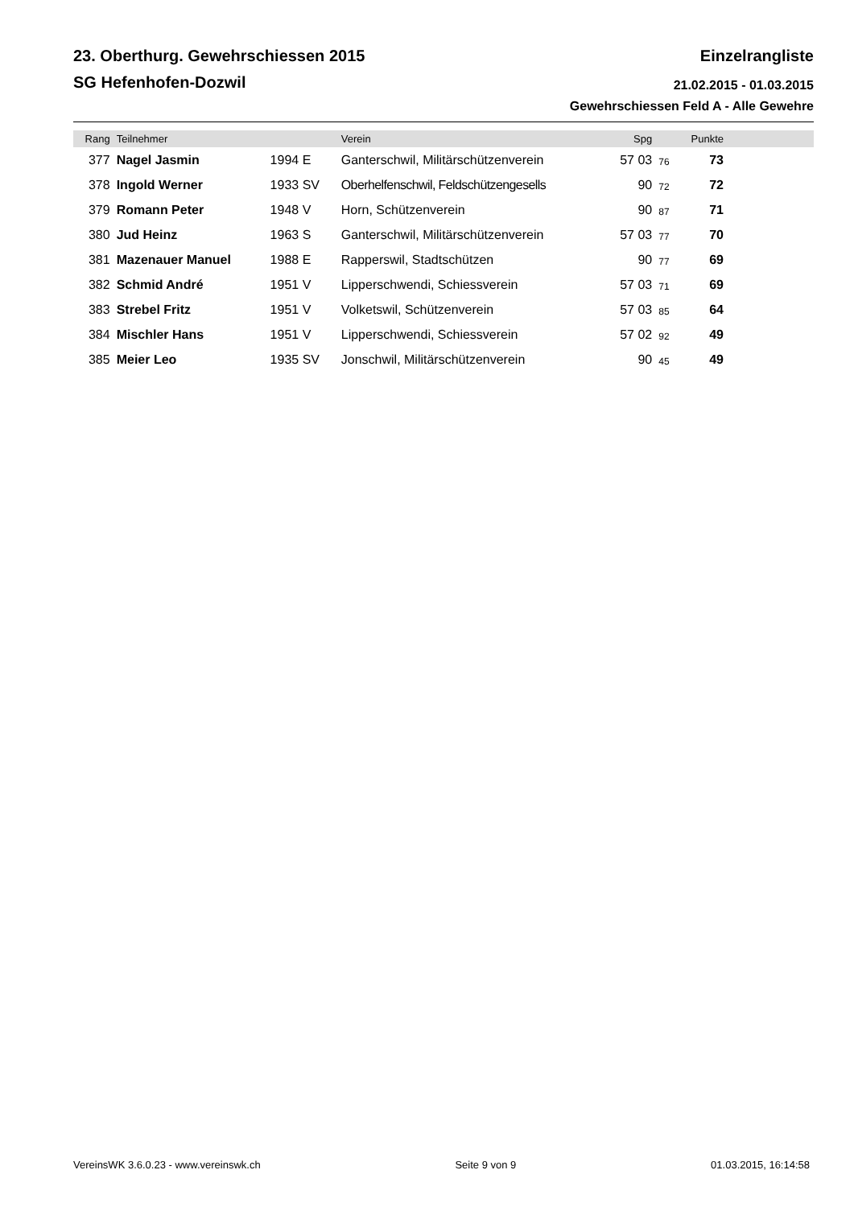23. Oberthurg. Gewehrschiessen 2015 Einzelrangliste
SG Hefenhofen-Dozwil 21.02.2015 - 01.03.2015
Gewehrschiessen Feld A - Alle Gewehre
| Rang | Teilnehmer | | Verein | Spg | | Punkte | |
| --- | --- | --- | --- | --- | --- | --- | --- |
| 377 | Nagel Jasmin | 1994 E | Ganterschwil, Militärschützenverein | 57 03 | 76 | 73 | |
| 378 | Ingold Werner | 1933 SV | Oberhelfenschwil, Feldschützengesells | 90 | 72 | 72 | |
| 379 | Romann Peter | 1948 V | Horn, Schützenverein | 90 | 87 | 71 | |
| 380 | Jud Heinz | 1963 S | Ganterschwil, Militärschützenverein | 57 03 | 77 | 70 | |
| 381 | Mazenauer Manuel | 1988 E | Rapperswil, Stadtschützen | 90 | 77 | 69 | |
| 382 | Schmid André | 1951 V | Lipperschwendi, Schiessverein | 57 03 | 71 | 69 | |
| 383 | Strebel Fritz | 1951 V | Volketswil, Schützenverein | 57 03 | 85 | 64 | |
| 384 | Mischler Hans | 1951 V | Lipperschwendi, Schiessverein | 57 02 | 92 | 49 | |
| 385 | Meier Leo | 1935 SV | Jonschwil, Militärschützenverein | 90 | 45 | 49 | |
VereinsWK 3.6.0.23 - www.vereinswk.ch Seite 9 von 9 01.03.2015, 16:14:58